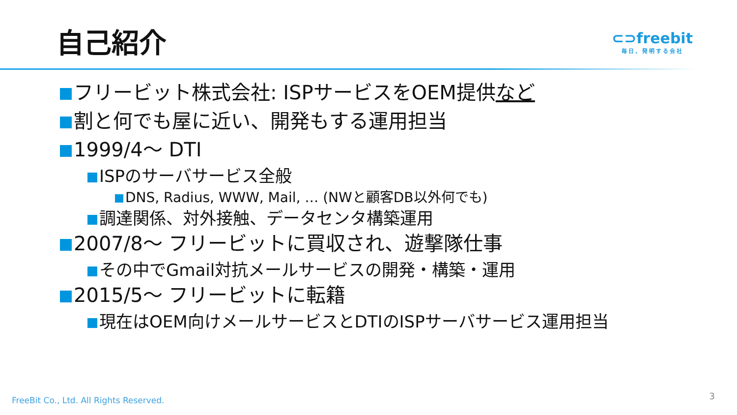自己紹介
⊂⊃freebit
毎日、発明する会社
フリービット株式会社: ISPサービスをOEM提供など
割と何でも屋に近い、開発もする運用担当
1999/4～ DTI
ISPのサーバサービス全般
DNS, Radius, WWW, Mail, … (NWと顧客DB以外何でも)
調達関係、対外接触、データセンタ構築運用
2007/8～ フリービットに買収され、遊撃隊仕事
その中でGmail対抗メールサービスの開発・構築・運用
2015/5～ フリービットに転籍
現在はOEM向けメールサービスとDTIのISPサーバサービス運用担当
FreeBit Co., Ltd. All Rights Reserved.
3